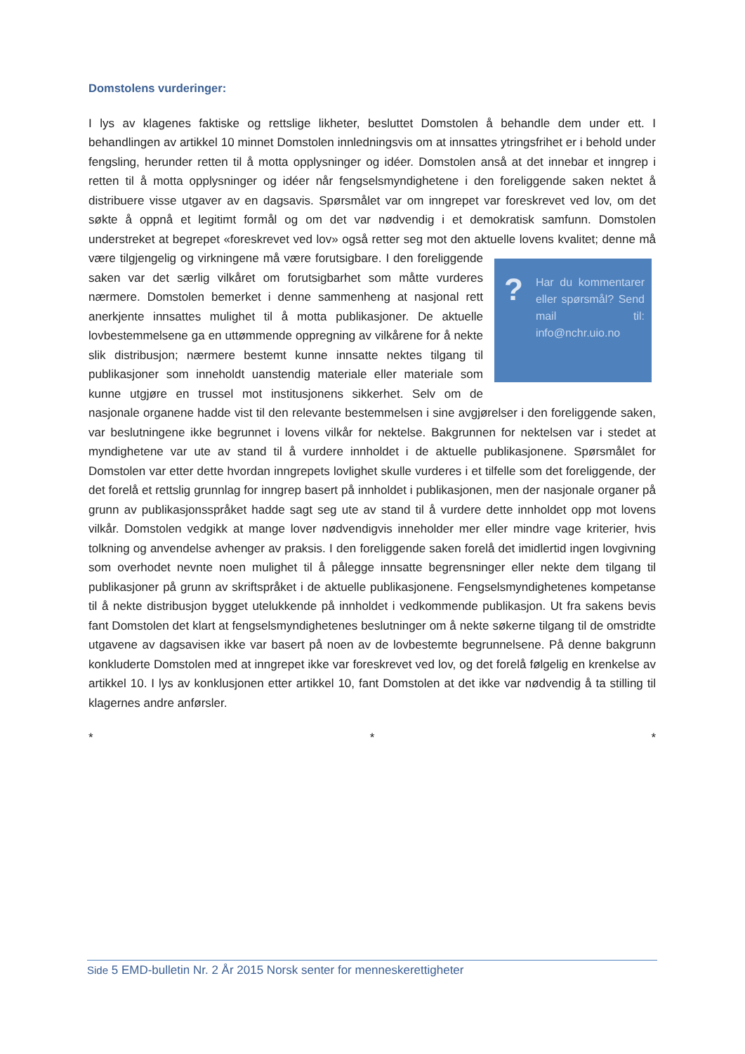Domstolens vurderinger:
I lys av klagenes faktiske og rettslige likheter, besluttet Domstolen å behandle dem under ett. I behandlingen av artikkel 10 minnet Domstolen innledningsvis om at innsattes ytringsfrihet er i behold under fengsling, herunder retten til å motta opplysninger og idéer. Domstolen anså at det innebar et inngrep i retten til å motta opplysninger og idéer når fengselsmyndighetene i den foreliggende saken nektet å distribuere visse utgaver av en dagsavis. Spørsmålet var om inngrepet var foreskrevet ved lov, om det søkte å oppnå et legitimt formål og om det var nødvendig i et demokratisk samfunn. Domstolen understreket at begrepet «foreskrevet ved lov» også retter seg mot den aktuelle lovens kvalitet; denne må være tilgjengelig og virkningene må være forutsigbare. I
? Har du kommentarer eller spørsmål? Send mail til: info@nchr.uio.no
den foreliggende saken var det særlig vilkåret om forutsigbarhet som måtte vurderes nærmere. Domstolen bemerket i denne sammenheng at nasjonal rett anerkjente innsattes mulighet til å motta publikasjoner. De aktuelle lovbestemmelsene ga en uttømmende oppregning av vilkårene for å nekte slik distribusjon; nærmere bestemt kunne innsatte nektes tilgang til publikasjoner som inneholdt uanstendig materiale eller materiale som kunne utgjøre en trussel mot institusjonens sikkerhet. Selv om de nasjonale organene hadde vist til den relevante bestemmelsen i sine avgjørelser i den foreliggende saken, var beslutningene ikke begrunnet i lovens vilkår for nektelse. Bakgrunnen for nektelsen var i stedet at myndighetene var ute av stand til å vurdere innholdet i de aktuelle publikasjonene. Spørsmålet for Domstolen var etter dette hvordan inngrepets lovlighet skulle vurderes i et tilfelle som det foreliggende, der det forelå et rettslig grunnlag for inngrep basert på innholdet i publikasjonen, men der nasjonale organer på grunn av publikasjonsspråket hadde sagt seg ute av stand til å vurdere dette innholdet opp mot lovens vilkår. Domstolen vedgikk at mange lover nødvendigvis inneholder mer eller mindre vage kriterier, hvis tolkning og anvendelse avhenger av praksis. I den foreliggende saken forelå det imidlertid ingen lovgivning som overhodet nevnte noen mulighet til å pålegge innsatte begrensninger eller nekte dem tilgang til publikasjoner på grunn av skriftspråket i de aktuelle publikasjonene. Fengselsmyndighetenes kompetanse til å nekte distribusjon bygget utelukkende på innholdet i vedkommende publikasjon. Ut fra sakens bevis fant Domstolen det klart at fengselsmyndighetenes beslutninger om å nekte søkerne tilgang til de omstridte utgavene av dagsavisen ikke var basert på noen av de lovbestemte begrunnelsene. På denne bakgrunn konkluderte Domstolen med at inngrepet ikke var foreskrevet ved lov, og det forelå følgelig en krenkelse av artikkel 10. I lys av konklusjonen etter artikkel 10, fant Domstolen at det ikke var nødvendig å ta stilling til klagernes andre anførsler.
* * *
Side 5 EMD-bulletin Nr. 2 År 2015 Norsk senter for menneskerettigheter